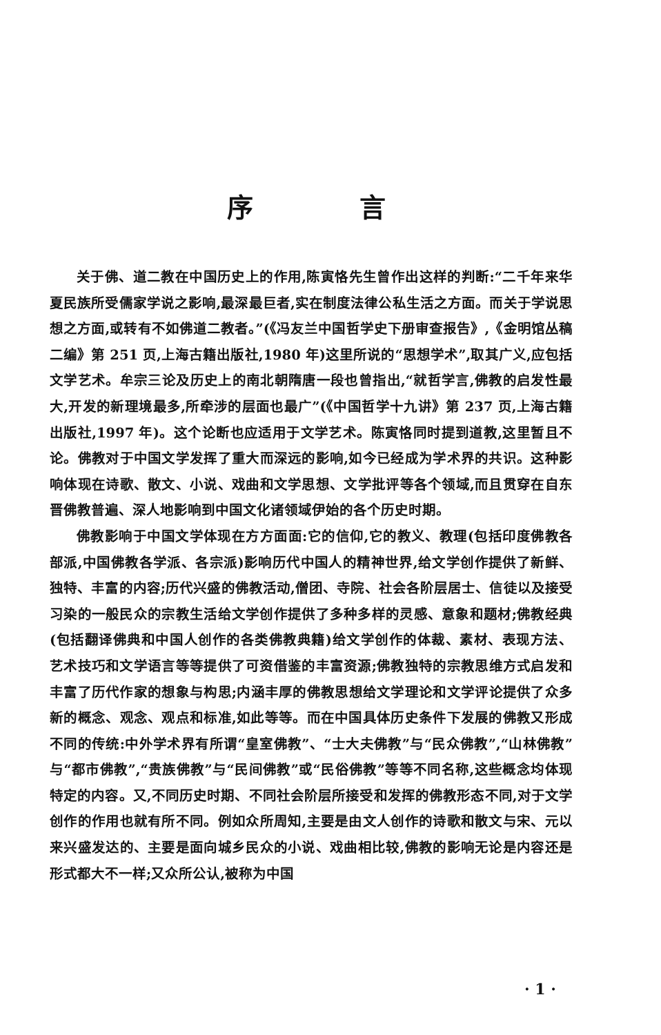序 言
关于佛、道二教在中国历史上的作用,陈寅恪先生曾作出这样的判断:“二千年来华夏民族所受儒家学说之影响,最深最巨者,实在制度法律公私生活之方面。而关于学说思想之方面,或转有不如佛道二教者。”(《冯友兰中国哲学史下册审查报告》,《金明馆丛稿二编》第 251 页,上海古籍出版社,1980 年)这里所说的“思想学术”,取其广义,应包括文学艺术。牟宗三论及历史上的南北朝隋唐一段也曾指出,“就哲学言,佛教的启发性最大,开发的新理境最多,所牵涉的层面也最广”(《中国哲学十九讲》第 237 页,上海古籍出版社,1997 年)。这个论断也应适用于文学艺术。陈寅恪同时提到道教,这里暂且不论。佛教对于中国文学发挥了重大而深远的影响,如今已经成为学术界的共识。这种影响体现在诗歌、散文、小说、戏曲和文学思想、文学批评等各个领域,而且贯穿在自东晋佛教普遍、深人地影响到中国文化诸领域伊始的各个历史时期。
佛教影响于中国文学体现在方方面面:它的信仰,它的教义、教理(包括印度佛教各部派,中国佛教各学派、各宗派)影响历代中国人的精神世界,给文学创作提供了新鲜、独特、丰富的内容;历代兴盛的佛教活动,僧团、寺院、社会各阶层居士、信徒以及接受习染的一般民众的宗教生活给文学创作提供了多种多样的灵感、意象和题材;佛教经典(包括翻译佛典和中国人创作的各类佛教典籍)给文学创作的体裁、素材、表现方法、艺术技巧和文学语言等等提供了可资借鉴的丰富资源;佛教独特的宗教思维方式启发和丰富了历代作家的想象与构思;内涵丰厚的佛教思想给文学理论和文学评论提供了众多新的概念、观念、观点和标准,如此等等。而在中国具体历史条件下发展的佛教又形成不同的传统:中外学术界有所谓“皇室佛教”、“士大夫佛教”与“民众佛教”,“山林佛教”与“都市佛教”,“贵族佛教”与“民间佛教”或“民俗佛教”等等不同名称,这些概念均体现特定的内容。又,不同历史时期、不同社会阶层所接受和发挥的佛教形态不同,对于文学创作的作用也就有所不同。例如众所周知,主要是由文人创作的诗歌和散文与宋、元以来兴盛发达的、主要是面向城乡民众的小说、戏曲相比较,佛教的影响无论是内容还是形式都大不一样;又众所公认,被称为中国
· 1 ·